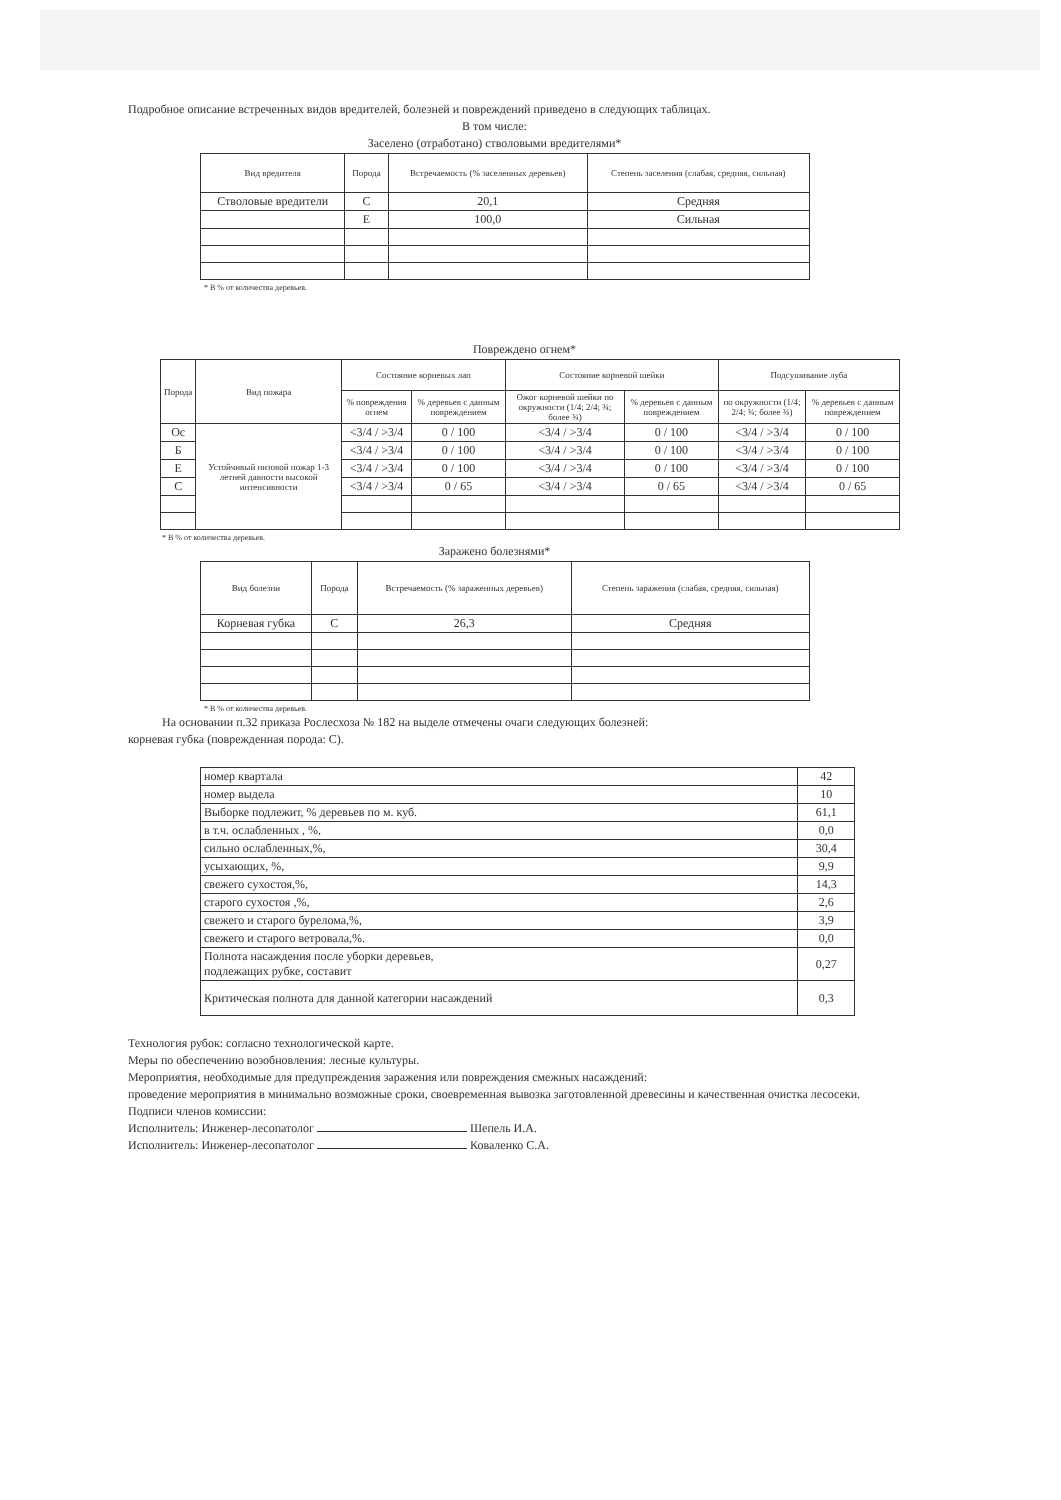Подробное описание встреченных видов вредителей, болезней и повреждений приведено в следующих таблицах.
В том числе:
Заселено (отработано) стволовыми вредителями*
| Вид вредителя | Порода | Встречаемость (% заселенных деревьев) | Степень заселения (слабая, средняя, сильная) |
| --- | --- | --- | --- |
| Стволовые вредители | С | 20,1 | Средняя |
| | Е | 100,0 | Сильная |
* В % от количества деревьев.
Повреждено огнем*
| Порода | Вид пожара | Состояние корневых лап | | Состояние корневой шейки | | Подсушивание луба | |
| --- | --- | --- | --- | --- | --- | --- | --- |
| | | % повреждения огнем | % деревьев с данным повреждением | Ожог корневой шейки по окружности (1/4; 2/4; ¾; более ¾) | % деревьев с данным повреждением | по окружности (1/4; 2/4; ¾; более ¾) | % деревьев с данным повреждением |
| Ос | Устойчивый низовой пожар 1-3 летней давности высокой интенсивности | <3/4 / >3/4 | 0 / 100 | <3/4 / >3/4 | 0 / 100 | <3/4 / >3/4 | 0 / 100 |
| Б | | <3/4 / >3/4 | 0 / 100 | <3/4 / >3/4 | 0 / 100 | <3/4 / >3/4 | 0 / 100 |
| Е | | <3/4 / >3/4 | 0 / 100 | <3/4 / >3/4 | 0 / 100 | <3/4 / >3/4 | 0 / 100 |
| С | | <3/4 / >3/4 | 0 / 65 | <3/4 / >3/4 | 0 / 65 | <3/4 / >3/4 | 0 / 65 |
* В % от количества деревьев.
Заражено болезнями*
| Вид болезни | Порода | Встречаемость (% зараженных деревьев) | Степень заражения (слабая, средняя, сильная) |
| --- | --- | --- | --- |
| Корневая губка | С | 26,3 | Средняя |
* В % от количества деревьев.
На основании п.32 приказа Рослесхоза № 182 на выделе отмечены очаги следующих болезней:
корневая губка (поврежденная порода: С).
| номер квартала | 42 |
| номер выдела | 10 |
| Выборке подлежит, % деревьев по м. куб. | 61,1 |
| в т.ч. ослабленных , %, | 0,0 |
| сильно ослабленных,%, | 30,4 |
| усыхающих, %, | 9,9 |
| свежего сухостоя,%, | 14,3 |
| старого сухостоя ,%, | 2,6 |
| свежего и старого бурелома,%, | 3,9 |
| свежего и старого ветровала,%. | 0,0 |
| Полнота насаждения после уборки деревьев, подлежащих рубке, составит | 0,27 |
| Критическая полнота для данной категории насаждений | 0,3 |
Технология рубок: согласно технологической карте.
Меры по обеспечению возобновления: лесные культуры.
Мероприятия, необходимые для предупреждения заражения или повреждения смежных насаждений:
проведение мероприятия в минимально возможные сроки, своевременная вывозка заготовленной древесины и качественная очистка лесосеки.
Подписи членов комиссии:
Исполнитель: Инженер-лесопатолог Шепель И.А.
Исполнитель: Инженер-лесопатолог Коваленко С.А.